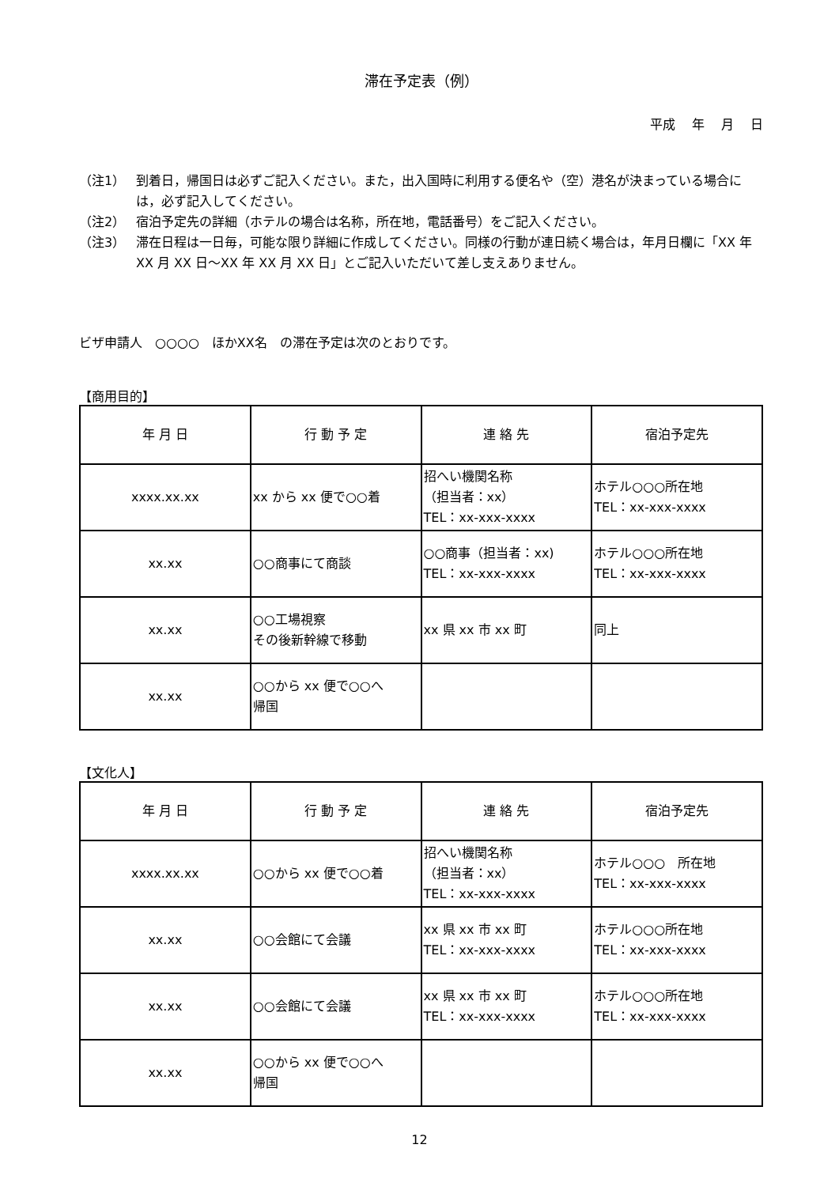滞在予定表（例）
平成　 年　 月　 日
（注1） 到着日，帰国日は必ずご記入ください。また，出入国時に利用する便名や（空）港名が決まっている場合には，必ず記入してください。
（注2） 宿泊予定先の詳細（ホテルの場合は名称，所在地，電話番号）をご記入ください。
（注3） 滞在日程は一日毎，可能な限り詳細に作成してください。同様の行動が連日続く場合は，年月日欄に「XX 年 XX 月 XX 日～XX 年 XX 月 XX 日」とご記入いただいて差し支えありません。
ビザ申請人　○○○○　ほかXX名　の滞在予定は次のとおりです。
【商用目的】
| 年 月 日 | 行 動 予 定 | 連 絡 先 | 宿泊予定先 |
| --- | --- | --- | --- |
| xxxx.xx.xx | xx から xx 便で○○着 | 招へい機関名称 （担当者：xx） TEL：xx-xxx-xxxx | ホテル○○○所在地 TEL：xx-xxx-xxxx |
| xx.xx | ○○商事にて商談 | ○○商事（担当者：xx) TEL：xx-xxx-xxxx | ホテル○○○所在地 TEL：xx-xxx-xxxx |
| xx.xx | ○○工場視察 その後新幹線で移動 | xx 県 xx 市 xx 町 | 同上 |
| xx.xx | ○○から xx 便で○○へ 帰国 | | |
【文化人】
| 年 月 日 | 行 動 予 定 | 連 絡 先 | 宿泊予定先 |
| --- | --- | --- | --- |
| xxxx.xx.xx | ○○から xx 便で○○着 | 招へい機関名称 （担当者：xx） TEL：xx-xxx-xxxx | ホテル○○○ 所在地 TEL：xx-xxx-xxxx |
| xx.xx | ○○会館にて会議 | xx 県 xx 市 xx 町 TEL：xx-xxx-xxxx | ホテル○○○所在地 TEL：xx-xxx-xxxx |
| xx.xx | ○○会館にて会議 | xx 県 xx 市 xx 町 TEL：xx-xxx-xxxx | ホテル○○○所在地 TEL：xx-xxx-xxxx |
| xx.xx | ○○から xx 便で○○へ 帰国 | | |
12